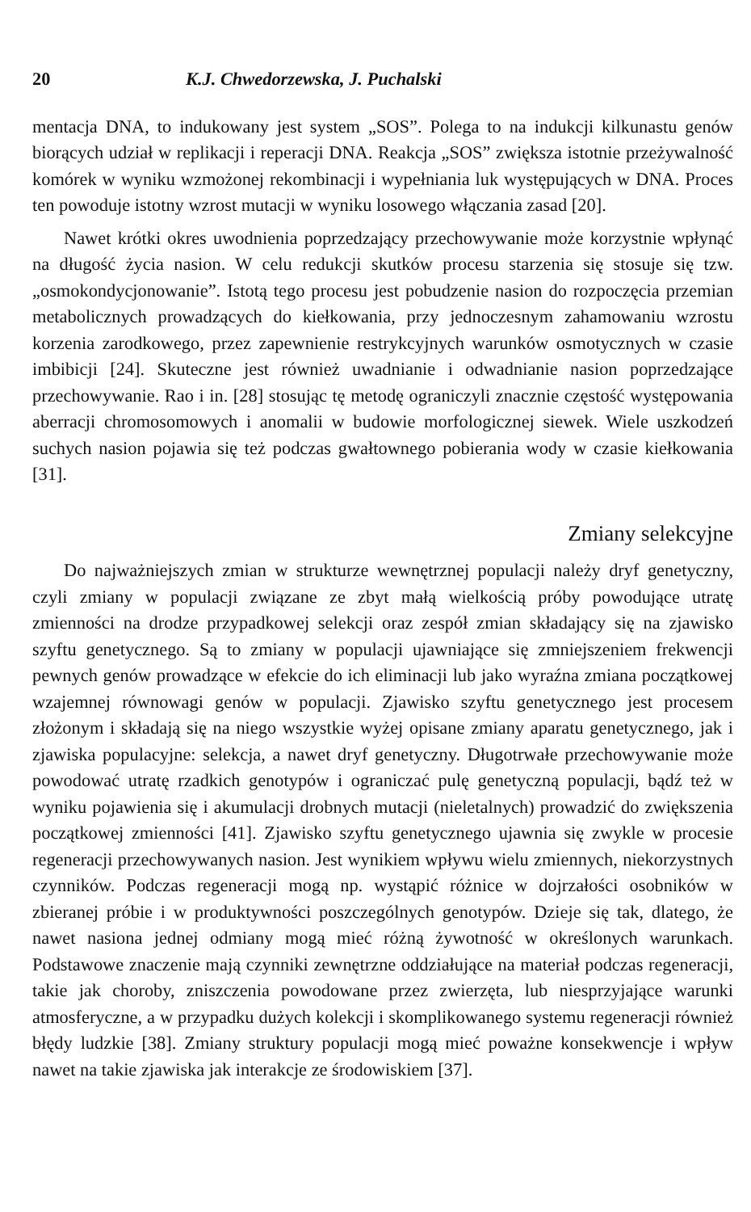20 K.J. Chwedorzewska, J. Puchalski
mentacja DNA, to indukowany jest system „SOS”. Polega to na indukcji kilkunastu genów biorących udział w replikacji i reperacji DNA. Reakcja „SOS” zwiększa istotnie przeżywalność komórek w wyniku wzmożonej rekombinacji i wypełniania luk występujących w DNA. Proces ten powoduje istotny wzrost mutacji w wyniku losowego włączania zasad [20].
Nawet krótki okres uwodnienia poprzedzający przechowywanie może korzystnie wpłynąć na długość życia nasion. W celu redukcji skutków procesu starzenia się stosuje się tzw. „osmokondycjonowanie”. Istotą tego procesu jest pobudzenie nasion do rozpoczęcia przemian metabolicznych prowadzących do kiełkowania, przy jednoczesnym zahamowaniu wzrostu korzenia zarodkowego, przez zapewnienie restrykcyjnych warunków osmotycznych w czasie imbibicji [24]. Skuteczne jest również uwadnianie i odwadnianie nasion poprzedzające przechowywanie. Rao i in. [28] stosując tę metodę ograniczyli znacznie częstość występowania aberracji chromosomowych i anomalii w budowie morfologicznej siewek. Wiele uszkodzeń suchych nasion pojawia się też podczas gwałtownego pobierania wody w czasie kiełkowania [31].
Zmiany selekcyjne
Do najważniejszych zmian w strukturze wewnętrznej populacji należy dryf genetyczny, czyli zmiany w populacji związane ze zbyt małą wielkością próby powodujące utratę zmienności na drodze przypadkowej selekcji oraz zespół zmian składający się na zjawisko szyftu genetycznego. Są to zmiany w populacji ujawniające się zmniejszeniem frekwencji pewnych genów prowadzące w efekcie do ich eliminacji lub jako wyraźna zmiana początkowej wzajemnej równowagi genów w populacji. Zjawisko szyftu genetycznego jest procesem złożonym i składają się na niego wszystkie wyżej opisane zmiany aparatu genetycznego, jak i zjawiska populacyjne: selekcja, a nawet dryf genetyczny. Długotrwałe przechowywanie może powodować utratę rzadkich genotypów i ograniczać pulę genetyczną populacji, bądź też w wyniku pojawienia się i akumulacji drobnych mutacji (nieletalnych) prowadzić do zwiększenia początkowej zmienności [41]. Zjawisko szyftu genetycznego ujawnia się zwykle w procesie regeneracji przechowywanych nasion. Jest wynikiem wpływu wielu zmiennych, niekorzystnych czynników. Podczas regeneracji mogą np. wystąpić różnice w dojrzałości osobników w zbieranej próbie i w produktywności poszczególnych genotypów. Dzieje się tak, dlatego, że nawet nasiona jednej odmiany mogą mieć różną żywotność w określonych warunkach. Podstawowe znaczenie mają czynniki zewnętrzne oddziałujące na materiał podczas regeneracji, takie jak choroby, zniszczenia powodowane przez zwierzęta, lub niesprzyjające warunki atmosferyczne, a w przypadku dużych kolekcji i skomplikowanego systemu regeneracji również błędy ludzkie [38]. Zmiany struktury populacji mogą mieć poważne konsekwencje i wpływ nawet na takie zjawiska jak interakcje ze środowiskiem [37].